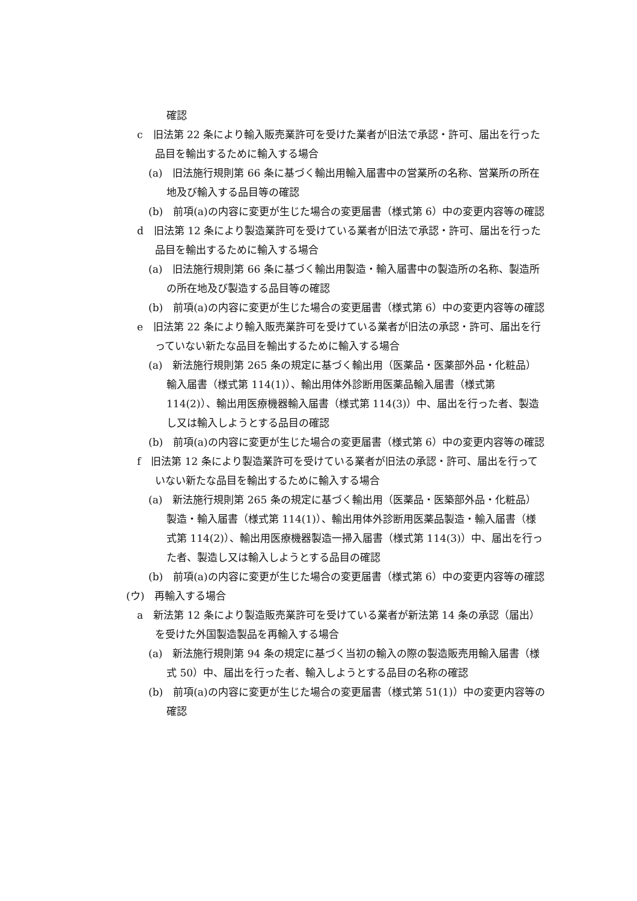確認
c　旧法第 22 条により輸入販売業許可を受けた業者が旧法で承認・許可、届出を行った品目を輸出するために輸入する場合
(a)　旧法施行規則第 66 条に基づく輸出用輸入届書中の営業所の名称、営業所の所在地及び輸入する品目等の確認
(b)　前項(a)の内容に変更が生じた場合の変更届書（様式第 6）中の変更内容等の確認
d　旧法第 12 条により製造業許可を受けている業者が旧法で承認・許可、届出を行った品目を輸出するために輸入する場合
(a)　旧法施行規則第 66 条に基づく輸出用製造・輸入届書中の製造所の名称、製造所の所在地及び製造する品目等の確認
(b)　前項(a)の内容に変更が生じた場合の変更届書（様式第 6）中の変更内容等の確認
e　旧法第 22 条により輸入販売業許可を受けている業者が旧法の承認・許可、届出を行っていない新たな品目を輸出するために輸入する場合
(a)　新法施行規則第 265 条の規定に基づく輸出用（医薬品・医薬部外品・化粧品）輸入届書（様式第 114(1)）、輸出用体外診断用医薬品輸入届書（様式第 114(2)）、輸出用医療機器輸入届書（様式第 114(3)）中、届出を行った者、製造し又は輸入しようとする品目の確認
(b)　前項(a)の内容に変更が生じた場合の変更届書（様式第 6）中の変更内容等の確認
f　旧法第 12 条により製造業許可を受けている業者が旧法の承認・許可、届出を行っていない新たな品目を輸出するために輸入する場合
(a)　新法施行規則第 265 条の規定に基づく輸出用（医薬品・医築部外品・化粧品）製造・輸入届書（様式第 114(1)）、輸出用体外診断用医薬品製造・輸入届書（様式第 114(2)）、輸出用医療機器製造一掃入届書（様式第 114(3)）中、届出を行った者、製造し又は輸入しようとする品目の確認
(b)　前項(a)の内容に変更が生じた場合の変更届書（様式第 6）中の変更内容等の確認
(ウ)　再輸入する場合
a　新法第 12 条により製造販売業許可を受けている業者が新法第 14 条の承認（届出）を受けた外国製造製品を再輸入する場合
(a)　新法施行規則第 94 条の規定に基づく当初の輸入の際の製造販売用輸入届書（様式 50）中、届出を行った者、輸入しようとする品目の名称の確認
(b)　前項(a)の内容に変更が生じた場合の変更届書（様式第 51(1)）中の変更内容等の確認